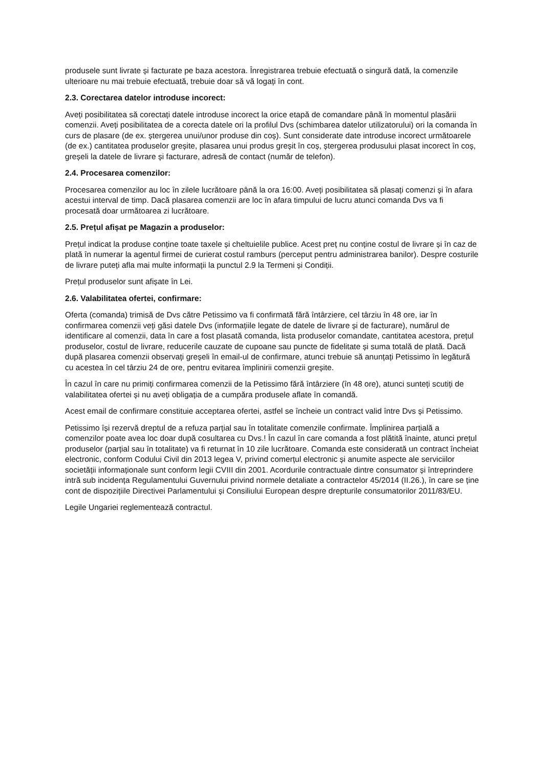produsele sunt livrate și facturate pe baza acestora. Înregistrarea trebuie efectuată o singură dată, la comenzile ulterioare nu mai trebuie efectuată, trebuie doar să vă logați în cont.
2.3. Corectarea datelor introduse incorect:
Aveți posibilitatea să corectați datele introduse incorect la orice etapă de comandare până în momentul plasării comenzii. Aveți posibilitatea de a corecta datele ori la profilul Dvs (schimbarea datelor utilizatorului) ori la comanda în curs de plasare (de ex. ștergerea unui/unor produse din coș). Sunt considerate date introduse incorect următoarele (de ex.) cantitatea produselor greșite, plasarea unui produs greșit în coș, ștergerea produsului plasat incorect în coș, greșeli la datele de livrare și facturare, adresă de contact (număr de telefon).
2.4. Procesarea comenzilor:
Procesarea comenzilor au loc în zilele lucrătoare până la ora 16:00. Aveți posibilitatea să plasați comenzi și în afara acestui interval de timp. Dacă plasarea comenzii are loc în afara timpului de lucru atunci comanda Dvs va fi procesată doar următoarea zi lucrătoare.
2.5. Prețul afișat pe Magazin a produselor:
Prețul indicat la produse conține toate taxele și cheltuielile publice. Acest preț nu conține costul de livrare și în caz de plată în numerar la agentul firmei de curierat costul ramburs (perceput pentru administrarea banilor). Despre costurile de livrare puteți afla mai multe informații la punctul 2.9 la Termeni și Condiții.
Prețul produselor sunt afișate în Lei.
2.6. Valabilitatea ofertei, confirmare:
Oferta (comanda) trimisă de Dvs către Petissimo va fi confirmată fără întârziere, cel târziu în 48 ore, iar în confirmarea comenzii veți găsi datele Dvs (informațiile legate de datele de livrare și de facturare), numărul de identificare al comenzii, data în care a fost plasată comanda, lista produselor comandate, cantitatea acestora, prețul produselor, costul de livrare, reducerile cauzate de cupoane sau puncte de fidelitate și suma totală de plată. Dacă după plasarea comenzii observați greșeli în email-ul de confirmare, atunci trebuie să anunțați Petissimo în legătură cu acestea în cel târziu 24 de ore, pentru evitarea împlinirii comenzii greșite.
În cazul în care nu primiți confirmarea comenzii de la Petissimo fără întârziere (în 48 ore), atunci sunteți scutiți de valabilitatea ofertei și nu aveți obligația de a cumpăra produsele aflate în comandă.
Acest email de confirmare constituie acceptarea ofertei, astfel se încheie un contract valid între Dvs și Petissimo.
Petissimo își rezervă dreptul de a refuza parțial sau în totalitate comenzile confirmate. Împlinirea parțială a comenzilor poate avea loc doar după cosultarea cu Dvs.! În cazul în care comanda a fost plătită înainte, atunci prețul produselor (parțial sau în totalitate) va fi returnat în 10 zile lucrătoare. Comanda este considerată un contract încheiat electronic, conform Codului Civil din 2013 legea V, privind comerțul electronic și anumite aspecte ale serviciilor societății informaționale sunt conform legii CVIII din 2001. Acordurile contractuale dintre consumator și întreprindere intră sub incidența Regulamentului Guvernului privind normele detaliate a contractelor 45/2014 (II.26.), în care se ține cont de dispozițiile Directivei Parlamentului și Consiliului European despre drepturile consumatorilor 2011/83/EU.
Legile Ungariei reglementează contractul.